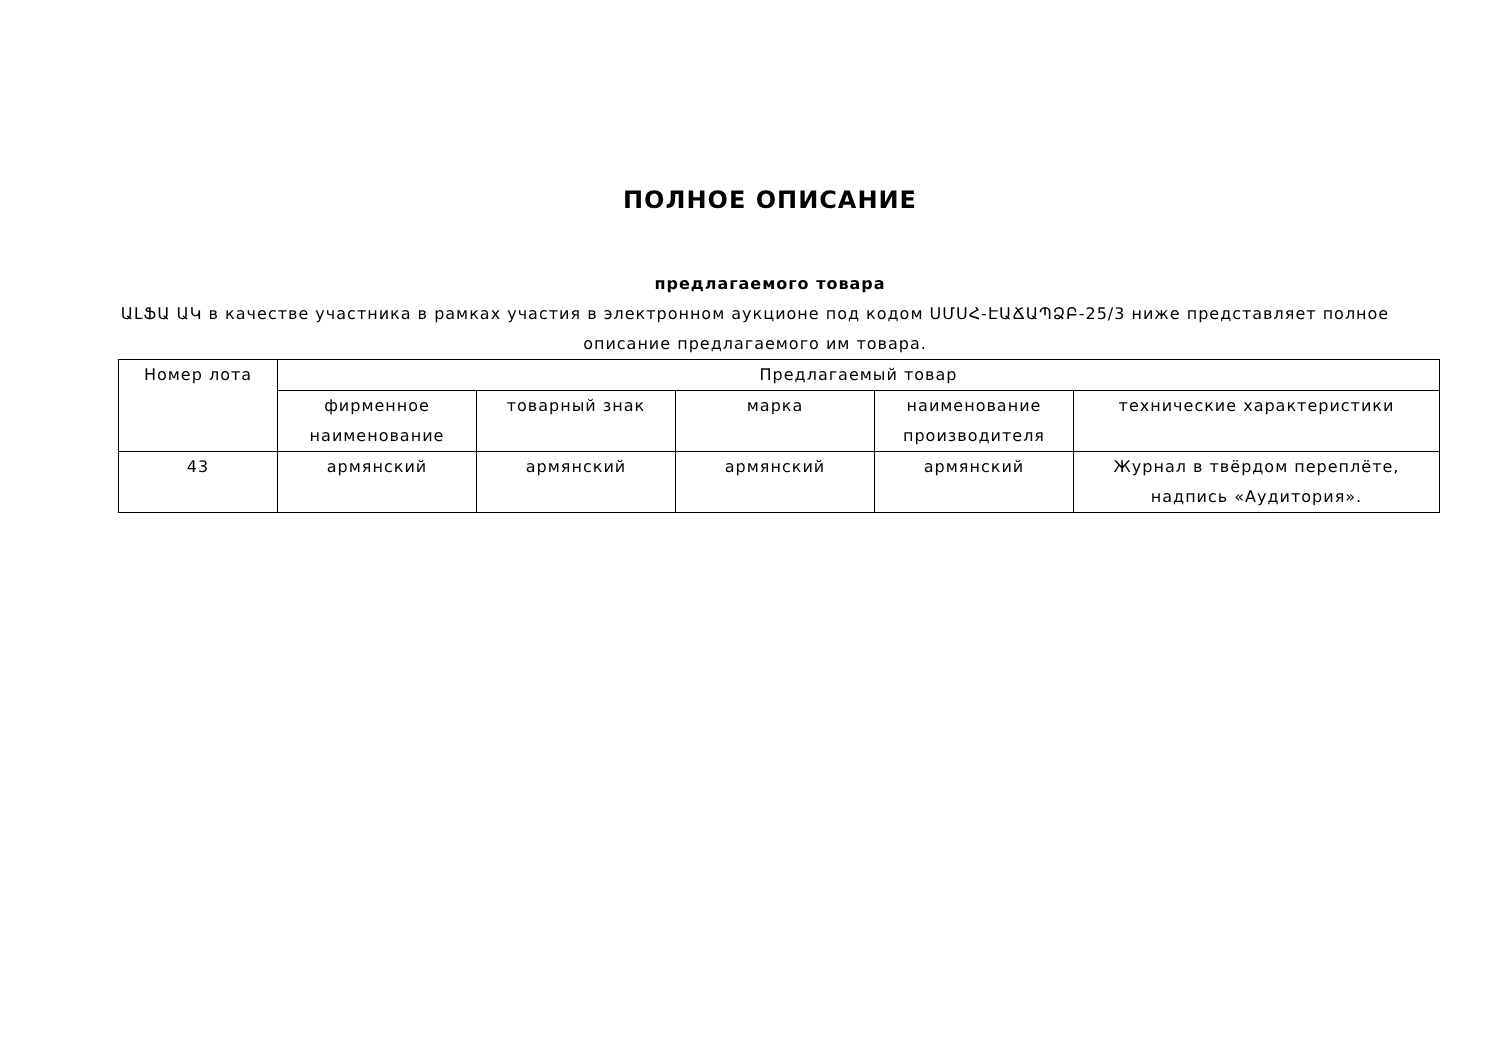ПОЛНОЕ ОПИСАНИЕ
предлагаемого товара
ԱԼՖԱ ԱԿ в качестве участника в рамках участия в электронном аукционе под кодом ՍՄՍՀ-ԷԱՃԱՊՁԲ-25/3 ниже представляет полное описание предлагаемого им товара.
| Номер лота | Предлагаемый товар | | | | |
| --- | --- | --- | --- | --- | --- |
| | фирменное наименование | товарный знак | марка | наименование производителя | технические характеристики |
| 43 | армянский | армянский | армянский | армянский | Журнал в твёрдом переплёте, надпись «Аудитория». |